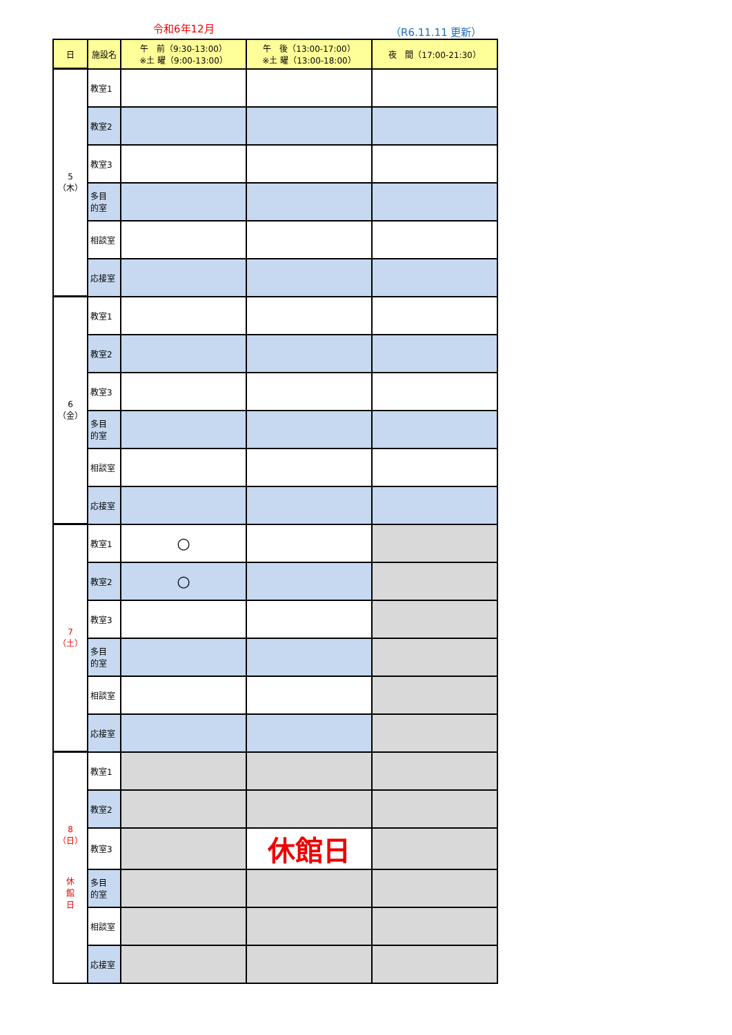令和6年12月 （R6.11.11 更新）
| 日 | 施設名 | 午 前（9:30-13:00） ※土 曜（9:00-13:00） | 午 後（13:00-17:00） ※土 曜（13:00-18:00） | 夜 間（17:00-21:30） |
| --- | --- | --- | --- | --- |
| 5（木） | 教室1 | | | |
| | 教室2 | | | |
| | 教室3 | | | |
| | 多目 的室 | | | |
| | 相談室 | | | |
| | 応接室 | | | |
| 6（金） | 教室1 | | | |
| | 教室2 | | | |
| | 教室3 | | | |
| | 多目 的室 | | | |
| | 相談室 | | | |
| | 応接室 | | | |
| 7（土） | 教室1 | ○ | | |
| | 教室2 | ○ | | |
| | 教室3 | | | |
| | 多目 的室 | | | |
| | 相談室 | | | |
| | 応接室 | | | |
| 8（日） 休 館 日 | 教室1 | | | |
| | 教室2 | | | |
| | 教室3 | | 休館日 | |
| | 多目 的室 | | | |
| | 相談室 | | | |
| | 応接室 | | | |